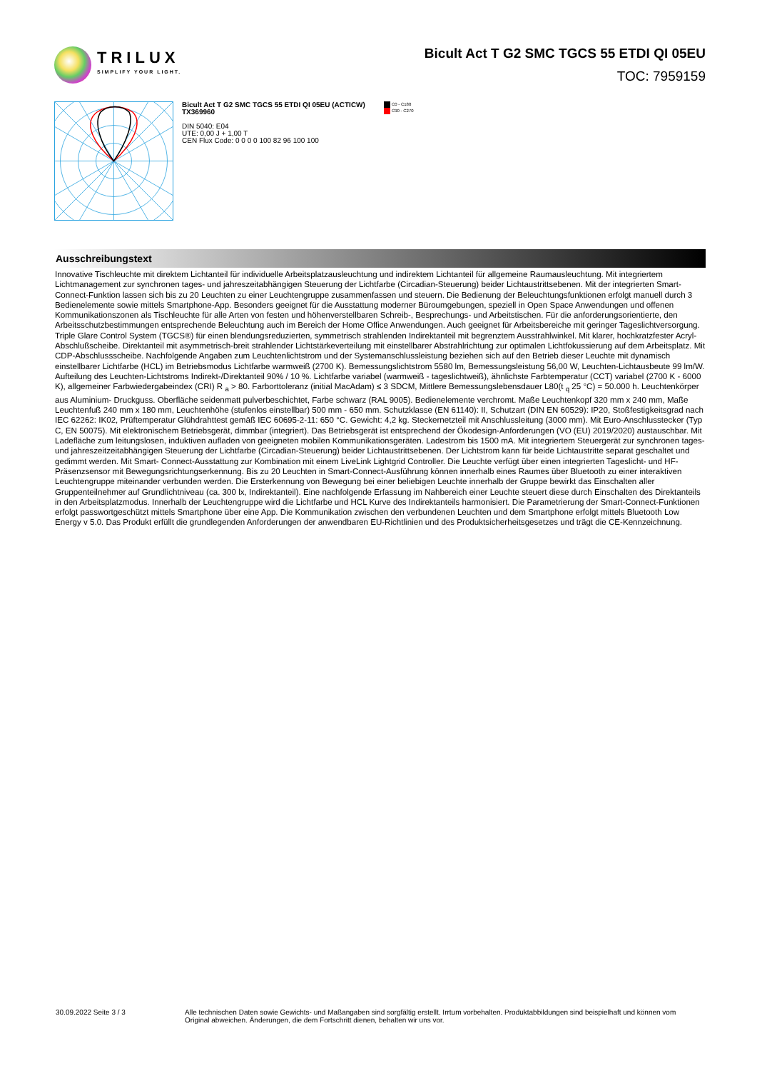TRILUX
SIMPLIFY YOUR LIGHT.
Bicult Act T G2 SMC TGCS 55 ETDI QI 05EU
TOC: 7959159
Bicult Act T G2 SMC TGCS 55 ETDI QI 05EU (ACTICW)
TX369960
DIN 5040: E04
UTE: 0,00 J + 1,00 T
CEN Flux Code: 0 0 0 0 100 82 96 100 100
C0 - C180
C90 - C270
Ausschreibungstext
Innovative Tischleuchte mit direktem Lichtanteil für individuelle Arbeitsplatzausleuchtung und indirektem Lichtanteil für allgemeine Raumausleuchtung. Mit integriertem Lichtmanagement zur synchronen tages- und jahreszeitabhängigen Steuerung der Lichtfarbe (Circadian-Steuerung) beider Lichtaustrittsebenen. Mit der integrierten Smart-Connect-Funktion lassen sich bis zu 20 Leuchten zu einer Leuchtengruppe zusammenfassen und steuern. Die Bedienung der Beleuchtungsfunktionen erfolgt manuell durch 3 Bedienelemente sowie mittels Smartphone-App. Besonders geeignet für die Ausstattung moderner Büroumgebungen, speziell in Open Space Anwendungen und offenen Kommunikationszonen als Tischleuchte für alle Arten von festen und höhenverstellbaren Schreib-, Besprechungs- und Arbeitstischen. Für die anforderungsorientierte, den Arbeitsschutzbestimmungen entsprechende Beleuchtung auch im Bereich der Home Office Anwendungen. Auch geeignet für Arbeitsbereiche mit geringer Tageslichtversorgung. Triple Glare Control System (TGCS®) für einen blendungsreduzierten, symmetrisch strahlenden Indirektanteil mit begrenztem Ausstrahlwinkel. Mit klarer, hochkratzfester Acryl-Abschlußscheibe. Direktanteil mit asymmetrisch-breit strahlender Lichtstärkeverteilung mit einstellbarer Abstrahlrichtung zur optimalen Lichtfokussierung auf dem Arbeitsplatz. Mit CDP-Abschlussscheibe. Nachfolgende Angaben zum Leuchtenlichtstrom und der Systemanschlussleistung beziehen sich auf den Betrieb dieser Leuchte mit dynamisch einstellbarer Lichtfarbe (HCL) im Betriebsmodus Lichtfarbe warmweiß (2700 K). Bemessungslichtstrom 5580 lm, Bemessungsleistung 56,00 W, Leuchten-Lichtausbeute 99 lm/W. Aufteilung des Leuchten-Lichtstroms Indirekt-/Direktanteil 90% / 10 %. Lichtfarbe variabel (warmweiß - tageslichtweiß), ähnlichste Farbtemperatur (CCT) variabel (2700 K - 6000 K), allgemeiner Farbwiedergabeindex (CRI) R <sub>a</sub> > 80. Farborttoleranz (initial MacAdam) ≤ 3 SDCM, Mittlere Bemessungslebensdauer L80(t <sub>q</sub> 25 °C) = 50.000 h. Leuchtenkörper aus Aluminium- Druckguss. Oberfläche seidenmatt pulverbeschichtet, Farbe schwarz (RAL 9005). Bedienelemente verchromt. Maße Leuchtenkopf 320 mm x 240 mm, Maße Leuchtenfuß 240 mm x 180 mm, Leuchtenhöhe (stufenlos einstellbar) 500 mm - 650 mm. Schutzklasse (EN 61140): II, Schutzart (DIN EN 60529): IP20, Stoßfestigkeitsgrad nach IEC 62262: IK02, Prüftemperatur Glühdrahttest gemäß IEC 60695-2-11: 650 °C. Gewicht: 4,2 kg. Steckernetzteil mit Anschlussleitung (3000 mm). Mit Euro-Anschlusstecker (Typ C, EN 50075). Mit elektronischem Betriebsgerät, dimmbar (integriert). Das Betriebsgerät ist entsprechend der Ökodesign-Anforderungen (VO (EU) 2019/2020) austauschbar. Mit Ladefläche zum leitungslosen, induktiven aufladen von geeigneten mobilen Kommunikationsgeräten. Ladestrom bis 1500 mA. Mit integriertem Steuergerät zur synchronen tages- und jahreszeitzeitabhängigen Steuerung der Lichtfarbe (Circadian-Steuerung) beider Lichtaustrittsebenen. Der Lichtstrom kann für beide Lichtaustritte separat geschaltet und gedimmt werden. Mit Smart- Connect-Ausstattung zur Kombination mit einem LiveLink Lightgrid Controller. Die Leuchte verfügt über einen integrierten Tageslicht- und HF-Präsenzsensor mit Bewegungsrichtungserkennung. Bis zu 20 Leuchten in Smart-Connect-Ausführung können innerhalb eines Raumes über Bluetooth zu einer interaktiven Leuchtengruppe miteinander verbunden werden. Die Ersterkennung von Bewegung bei einer beliebigen Leuchte innerhalb der Gruppe bewirkt das Einschalten aller Gruppenteilnehmer auf Grundlichtniveau (ca. 300 lx, Indirektanteil). Eine nachfolgende Erfassung im Nahbereich einer Leuchte steuert diese durch Einschalten des Direktanteils in den Arbeitsplatzmodus. Innerhalb der Leuchtengruppe wird die Lichtfarbe und HCL Kurve des Indirektanteils harmonisiert. Die Parametrierung der Smart-Connect-Funktionen erfolgt passwortgeschützt mittels Smartphone über eine App. Die Kommunikation zwischen den verbundenen Leuchten und dem Smartphone erfolgt mittels Bluetooth Low Energy v 5.0. Das Produkt erfüllt die grundlegenden Anforderungen der anwendbaren EU-Richtlinien und des Produktsicherheitsgesetzes und trägt die CE-Kennzeichnung.
30.09.2022 Seite 3 / 3 Alle technischen Daten sowie Gewichts- und Maßangaben sind sorgfältig erstellt. Irrtum vorbehalten. Produktabbildungen sind beispielhaft und können vom Original abweichen. Änderungen, die dem Fortschritt dienen, behalten wir uns vor.